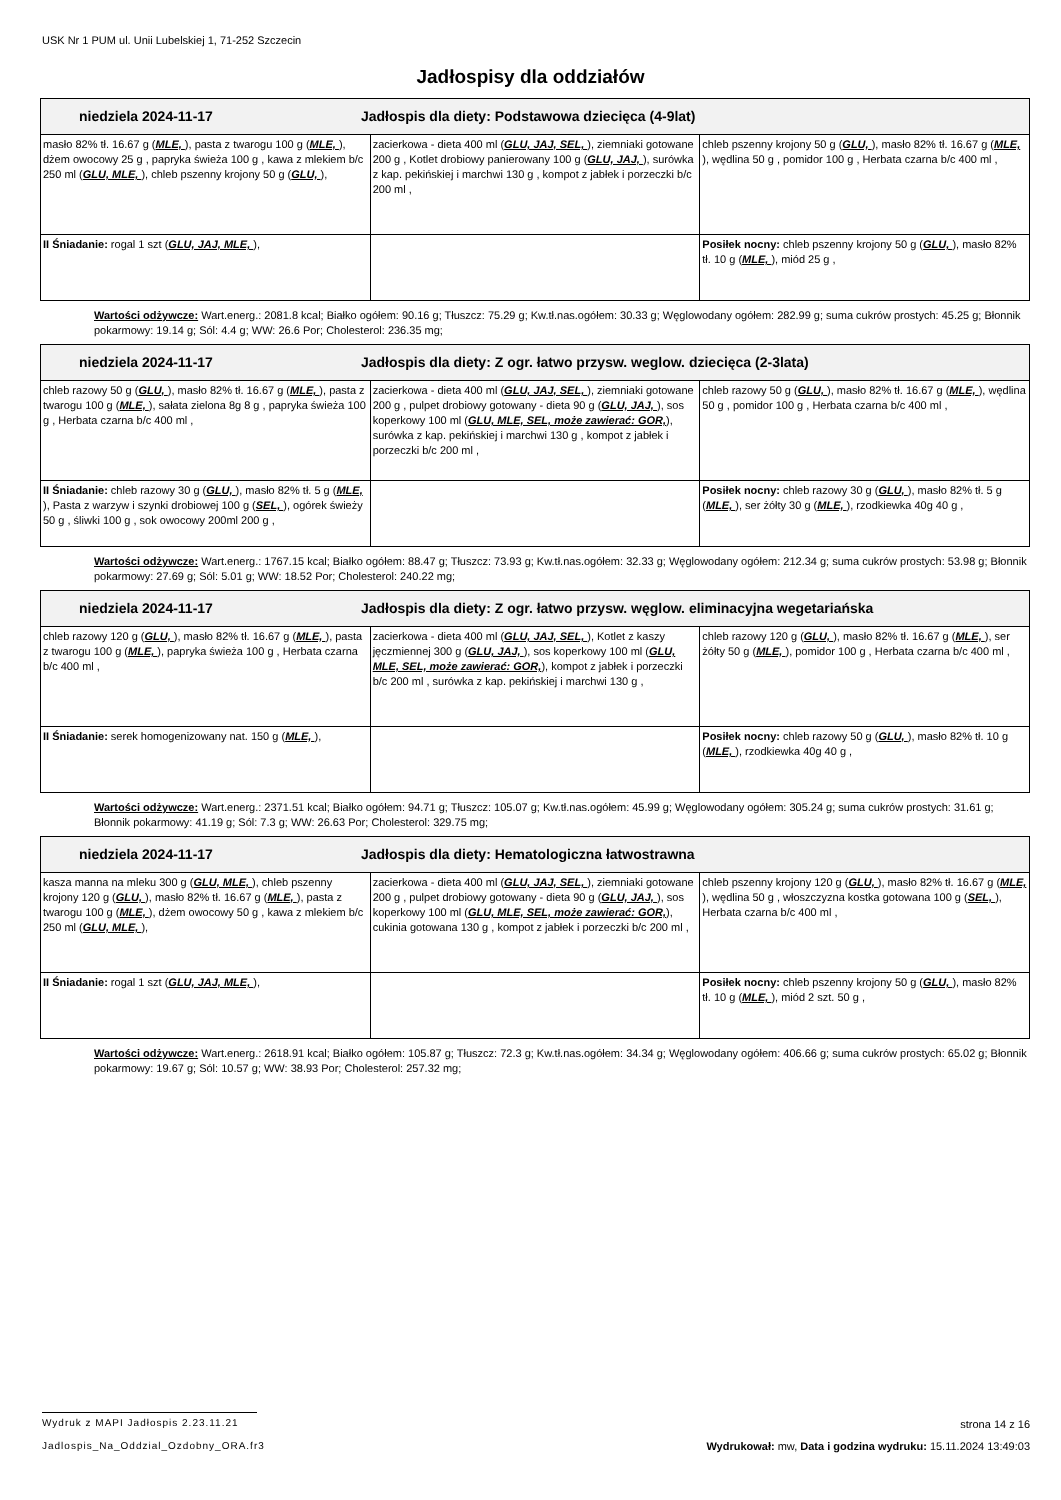USK Nr 1 PUM ul. Unii Lubelskiej 1, 71-252 Szczecin
Jadłospisy dla oddziałów
| niedziela 2024-11-17 Jadłospis dla diety: Podstawowa dziecięca (4-9lat) | | |
| masło 82% tł. 16.67 g ( MLE, ), pasta z twarogu 100 g ( MLE, ), dżem owocowy 25 g , papryka świeża 100 g , kawa z mlekiem b/c 250 ml ( GLU, MLE, ), chleb pszenny krojony 50 g ( GLU, ), | zacierkowa - dieta 400 ml ( GLU, JAJ, SEL, ), ziemniaki gotowane 200 g , Kotlet drobiowy panierowany 100 g ( GLU, JAJ, ), surówka z kap. pekińskiej i marchwi 130 g , kompot z jabłek i porzeczki b/c 200 ml , | chleb pszenny krojony 50 g ( GLU, ), masło 82% tł. 16.67 g ( MLE, ), wędlina 50 g , pomidor 100 g , Herbata czarna b/c 400 ml , |
| II Śniadanie: rogal 1 szt ( GLU, JAJ, MLE, ), | | Posiłek nocny: chleb pszenny krojony 50 g ( GLU, ), masło 82% tł. 10 g ( MLE, ), miód 25 g , |
Wartości odżywcze: Wart.energ.: 2081.8 kcal; Białko ogółem: 90.16 g; Tłuszcz: 75.29 g; Kw.tł.nas.ogółem: 30.33 g; Węglowodany ogółem: 282.99 g; suma cukrów prostych: 45.25 g; Błonnik pokarmowy: 19.14 g; Sól: 4.4 g; WW: 26.6 Por; Cholesterol: 236.35 mg;
| niedziela 2024-11-17 Jadłospis dla diety: Z ogr. łatwo przysw. weglow. dziecięca (2-3lata) | | |
| chleb razowy 50 g ( GLU, ), masło 82% tł. 16.67 g ( MLE, ), pasta z twarogu 100 g ( MLE, ), sałata zielona 8g 8 g , papryka świeża 100 g , Herbata czarna b/c 400 ml , | zacierkowa - dieta 400 ml ( GLU, JAJ, SEL, ), ziemniaki gotowane 200 g , pulpet drobiowy gotowany - dieta 90 g ( GLU, JAJ, ), sos koperkowy 100 ml ( GLU, MLE, SEL, może zawierać: GOR, ), surówka z kap. pekińskiej i marchwi 130 g , kompot z jabłek i porzeczki b/c 200 ml , | chleb razowy 50 g ( GLU, ), masło 82% tł. 16.67 g ( MLE, ), wędlina 50 g , pomidor 100 g , Herbata czarna b/c 400 ml , |
| II Śniadanie: chleb razowy 30 g ( GLU, ), masło 82% tł. 5 g ( MLE, ), Pasta z warzyw i szynki drobiowej 100 g ( SEL, ), ogórek świeży 50 g , śliwki 100 g , sok owocowy 200ml 200 g , | | Posiłek nocny: chleb razowy 30 g ( GLU, ), masło 82% tł. 5 g ( MLE, ), ser żółty 30 g ( MLE, ), rzodkiewka 40g 40 g , |
Wartości odżywcze: Wart.energ.: 1767.15 kcal; Białko ogółem: 88.47 g; Tłuszcz: 73.93 g; Kw.tł.nas.ogółem: 32.33 g; Węglowodany ogółem: 212.34 g; suma cukrów prostych: 53.98 g; Błonnik pokarmowy: 27.69 g; Sól: 5.01 g; WW: 18.52 Por; Cholesterol: 240.22 mg;
| niedziela 2024-11-17 Jadłospis dla diety: Z ogr. łatwo przysw. węglow. eliminacyjna wegetariańska | | |
| chleb razowy 120 g ( GLU, ), masło 82% tł. 16.67 g ( MLE, ), pasta z twarogu 100 g ( MLE, ), papryka świeża 100 g , Herbata czarna b/c 400 ml , | zacierkowa - dieta 400 ml ( GLU, JAJ, SEL, ), Kotlet z kaszy jęczmiennej 300 g ( GLU, JAJ, ), sos koperkowy 100 ml ( GLU, MLE, SEL, może zawierać: GOR, ), kompot z jabłek i porzeczki b/c 200 ml , surówka z kap. pekińskiej i marchwi 130 g , | chleb razowy 120 g ( GLU, ), masło 82% tł. 16.67 g ( MLE, ), ser żółty 50 g ( MLE, ), pomidor 100 g , Herbata czarna b/c 400 ml , |
| II Śniadanie: serek homogenizowany nat. 150 g ( MLE, ), | | Posiłek nocny: chleb razowy 50 g ( GLU, ), masło 82% tł. 10 g ( MLE, ), rzodkiewka 40g 40 g , |
Wartości odżywcze: Wart.energ.: 2371.51 kcal; Białko ogółem: 94.71 g; Tłuszcz: 105.07 g; Kw.tł.nas.ogółem: 45.99 g; Węglowodany ogółem: 305.24 g; suma cukrów prostych: 31.61 g; Błonnik pokarmowy: 41.19 g; Sól: 7.3 g; WW: 26.63 Por; Cholesterol: 329.75 mg;
| niedziela 2024-11-17 Jadłospis dla diety: Hematologiczna łatwostrawna | | |
| kasza manna na mleku 300 g ( GLU, MLE, ), chleb pszenny krojony 120 g ( GLU, ), masło 82% tł. 16.67 g ( MLE, ), pasta z twarogu 100 g ( MLE, ), dżem owocowy 50 g , kawa z mlekiem b/c 250 ml ( GLU, MLE, ), | zacierkowa - dieta 400 ml ( GLU, JAJ, SEL, ), ziemniaki gotowane 200 g , pulpet drobiowy gotowany - dieta 90 g ( GLU, JAJ, ), sos koperkowy 100 ml ( GLU, MLE, SEL, może zawierać: GOR, ), cukinia gotowana 130 g , kompot z jabłek i porzeczki b/c 200 ml , | chleb pszenny krojony 120 g ( GLU, ), masło 82% tł. 16.67 g ( MLE, ), wędlina 50 g , włoszczyzna kostka gotowana 100 g ( SEL, ), Herbata czarna b/c 400 ml , |
| II Śniadanie: rogal 1 szt ( GLU, JAJ, MLE, ), | | Posiłek nocny: chleb pszenny krojony 50 g ( GLU, ), masło 82% tł. 10 g ( MLE, ), miód 2 szt. 50 g , |
Wartości odżywcze: Wart.energ.: 2618.91 kcal; Białko ogółem: 105.87 g; Tłuszcz: 72.3 g; Kw.tł.nas.ogółem: 34.34 g; Węglowodany ogółem: 406.66 g; suma cukrów prostych: 65.02 g; Błonnik pokarmowy: 19.67 g; Sól: 10.57 g; WW: 38.93 Por; Cholesterol: 257.32 mg;
Wydruk z MAPI Jadłospis 2.23.11.21 strona 14 z 16
Jadlospis_Na_Oddzial_Ozdobny_ORA.fr3 Wydrukował: mw, Data i godzina wydruku: 15.11.2024 13:49:03